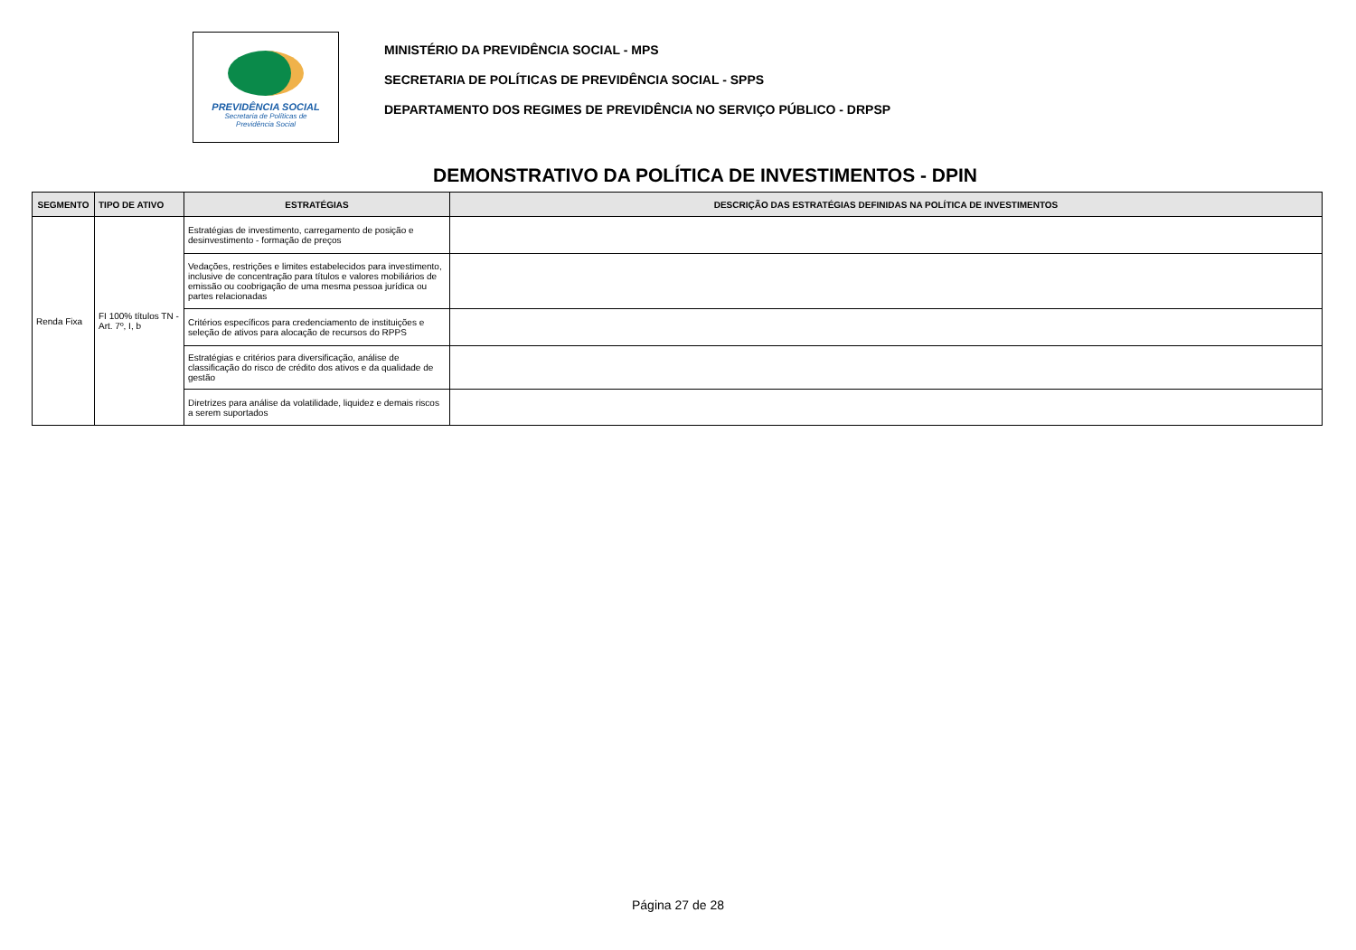PREVIDÊNCIA SOCIAL
Secretaria de Políticas de
Previdência Social
MINISTÉRIO DA PREVIDÊNCIA SOCIAL - MPS
SECRETARIA DE POLÍTICAS DE PREVIDÊNCIA SOCIAL - SPPS
DEPARTAMENTO DOS REGIMES DE PREVIDÊNCIA NO SERVIÇO PÚBLICO - DRPSP
DEMONSTRATIVO DA POLÍTICA DE INVESTIMENTOS - DPIN
| SEGMENTO | TIPO DE ATIVO | ESTRATÉGIAS | DESCRIÇÃO DAS ESTRATÉGIAS DEFINIDAS NA POLÍTICA DE INVESTIMENTOS |
| --- | --- | --- | --- |
| Renda Fixa | FI 100% títulos TN - Art. 7º, I, b | Estratégias de investimento, carregamento de posição e desinvestimento - formação de preços | |
| | | Vedações, restrições e limites estabelecidos para investimento, inclusive de concentração para títulos e valores mobiliários de emissão ou coobrigação de uma mesma pessoa jurídica ou partes relacionadas | |
| | | Critérios específicos para credenciamento de instituições e seleção de ativos para alocação de recursos do RPPS | |
| | | Estratégias e critérios para diversificação, análise de classificação do risco de crédito dos ativos e da qualidade de gestão | |
| | | Diretrizes para análise da volatilidade, liquidez e demais riscos a serem suportados | |
Página 27 de 28